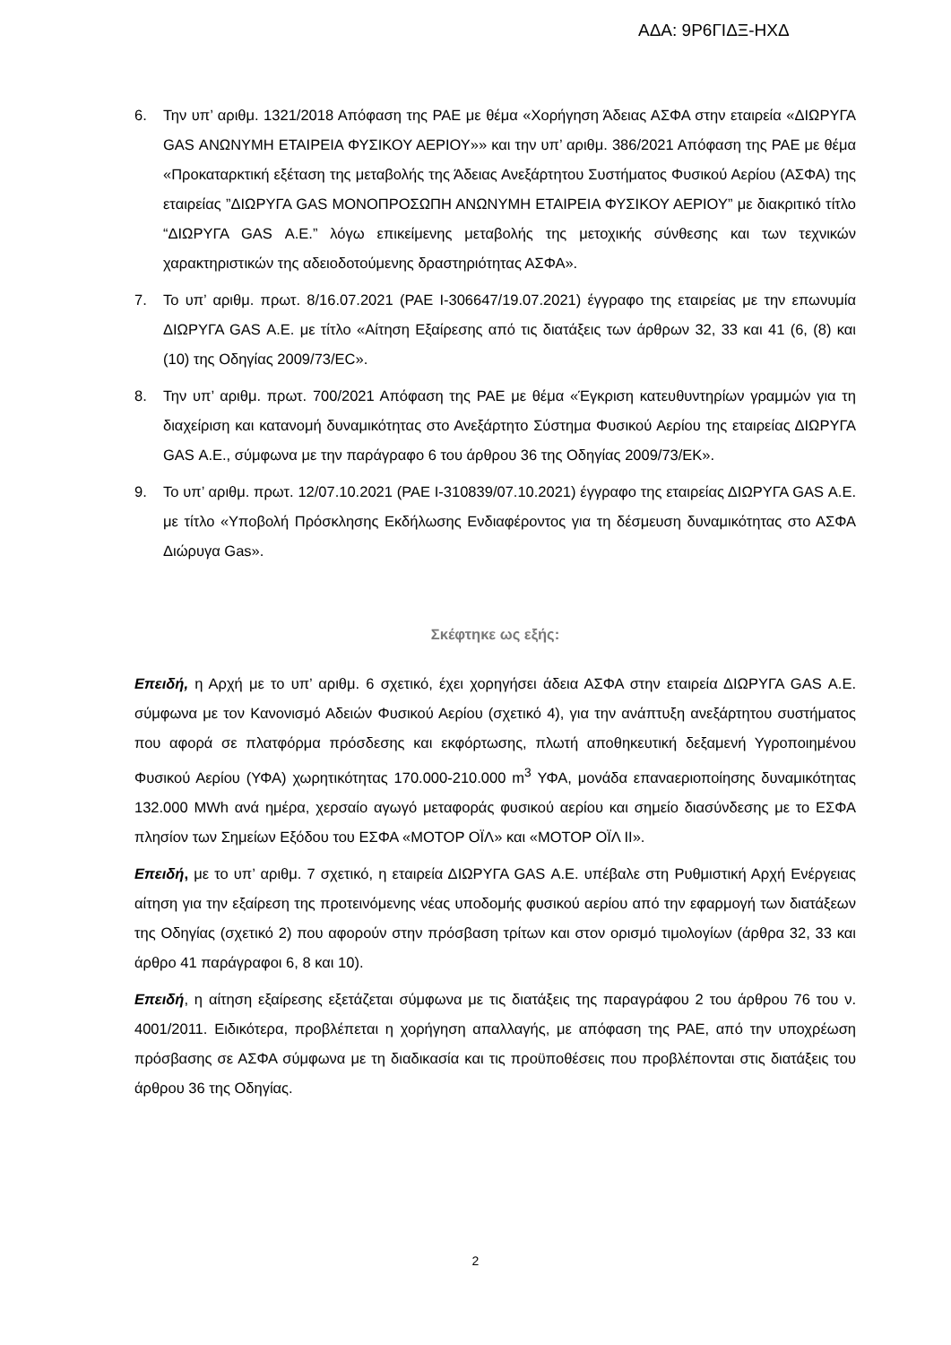ΑΔΑ: 9Ρ6ΓΙΔΞ-ΗΧΔ
6. Την υπ’ αριθμ. 1321/2018 Απόφαση της ΡΑΕ με θέμα «Χορήγηση Άδειας ΑΣΦΑ στην εταιρεία «ΔΙΩΡΥΓΑ GAS ΑΝΩΝΥΜΗ ΕΤΑΙΡΕΙΑ ΦΥΣΙΚΟΥ ΑΕΡΙΟΥ»» και την υπ’ αριθμ. 386/2021 Απόφαση της ΡΑΕ με θέμα «Προκαταρκτική εξέταση της μεταβολής της Άδειας Ανεξάρτητου Συστήματος Φυσικού Αερίου (ΑΣΦΑ) της εταιρείας ”ΔΙΩΡΥΓΑ GAS ΜΟΝΟΠΡΟΣΩΠΗ ΑΝΩΝΥΜΗ ΕΤΑΙΡΕΙΑ ΦΥΣΙΚΟΥ ΑΕΡΙΟΥ” με διακριτικό τίτλο “ΔΙΩΡΥΓΑ GAS Α.Ε.” λόγω επικείμενης μεταβολής της μετοχικής σύνθεσης και των τεχνικών χαρακτηριστικών της αδειοδοτούμενης δραστηριότητας ΑΣΦΑ».
7. Το υπ’ αριθμ. πρωτ. 8/16.07.2021 (ΡΑΕ Ι-306647/19.07.2021) έγγραφο της εταιρείας με την επωνυμία ΔΙΩΡΥΓΑ GAS Α.Ε. με τίτλο «Αίτηση Εξαίρεσης από τις διατάξεις των άρθρων 32, 33 και 41 (6, (8) και (10) της Οδηγίας 2009/73/EC».
8. Την υπ’ αριθμ. πρωτ. 700/2021 Απόφαση της ΡΑΕ με θέμα «Έγκριση κατευθυντηρίων γραμμών για τη διαχείριση και κατανομή δυναμικότητας στο Ανεξάρτητο Σύστημα Φυσικού Αερίου της εταιρείας ΔΙΩΡΥΓΑ GAS Α.Ε., σύμφωνα με την παράγραφο 6 του άρθρου 36 της Οδηγίας 2009/73/ΕΚ».
9. Το υπ’ αριθμ. πρωτ. 12/07.10.2021 (ΡΑΕ Ι-310839/07.10.2021) έγγραφο της εταιρείας ΔΙΩΡΥΓΑ GAS Α.Ε. με τίτλο «Υποβολή Πρόσκλησης Εκδήλωσης Ενδιαφέροντος για τη δέσμευση δυναμικότητας στο ΑΣΦΑ Διώρυγα Gas».
Σκέφτηκε ως εξής:
Επειδή, η Αρχή με το υπ’ αριθμ. 6 σχετικό, έχει χορηγήσει άδεια ΑΣΦΑ στην εταιρεία ΔΙΩΡΥΓΑ GAS Α.Ε. σύμφωνα με τον Κανονισμό Αδειών Φυσικού Αερίου (σχετικό 4), για την ανάπτυξη ανεξάρτητου συστήματος που αφορά σε πλατφόρμα πρόσδεσης και εκφόρτωσης, πλωτή αποθηκευτική δεξαμενή Υγροποιημένου Φυσικού Αερίου (ΥΦΑ) χωρητικότητας 170.000-210.000 m<sup>3</sup> ΥΦΑ, μονάδα επαναεριοποίησης δυναμικότητας 132.000 MWh ανά ημέρα, χερσαίο αγωγό μεταφοράς φυσικού αερίου και σημείο διασύνδεσης με το ΕΣΦΑ πλησίον των Σημείων Εξόδου του ΕΣΦΑ «ΜΟΤΟΡ ΟΪΛ» και «ΜΟΤΟΡ ΟΪΛ ΙΙ».
Επειδή, με το υπ’ αριθμ. 7 σχετικό, η εταιρεία ΔΙΩΡΥΓΑ GAS Α.Ε. υπέβαλε στη Ρυθμιστική Αρχή Ενέργειας αίτηση για την εξαίρεση της προτεινόμενης νέας υποδομής φυσικού αερίου από την εφαρμογή των διατάξεων της Οδηγίας (σχετικό 2) που αφορούν στην πρόσβαση τρίτων και στον ορισμό τιμολογίων (άρθρα 32, 33 και άρθρο 41 παράγραφοι 6, 8 και 10).
Επειδή, η αίτηση εξαίρεσης εξετάζεται σύμφωνα με τις διατάξεις της παραγράφου 2 του άρθρου 76 του ν. 4001/2011. Ειδικότερα, προβλέπεται η χορήγηση απαλλαγής, με απόφαση της ΡΑΕ, από την υποχρέωση πρόσβασης σε ΑΣΦΑ σύμφωνα με τη διαδικασία και τις προϋποθέσεις που προβλέπονται στις διατάξεις του άρθρου 36 της Οδηγίας.
2